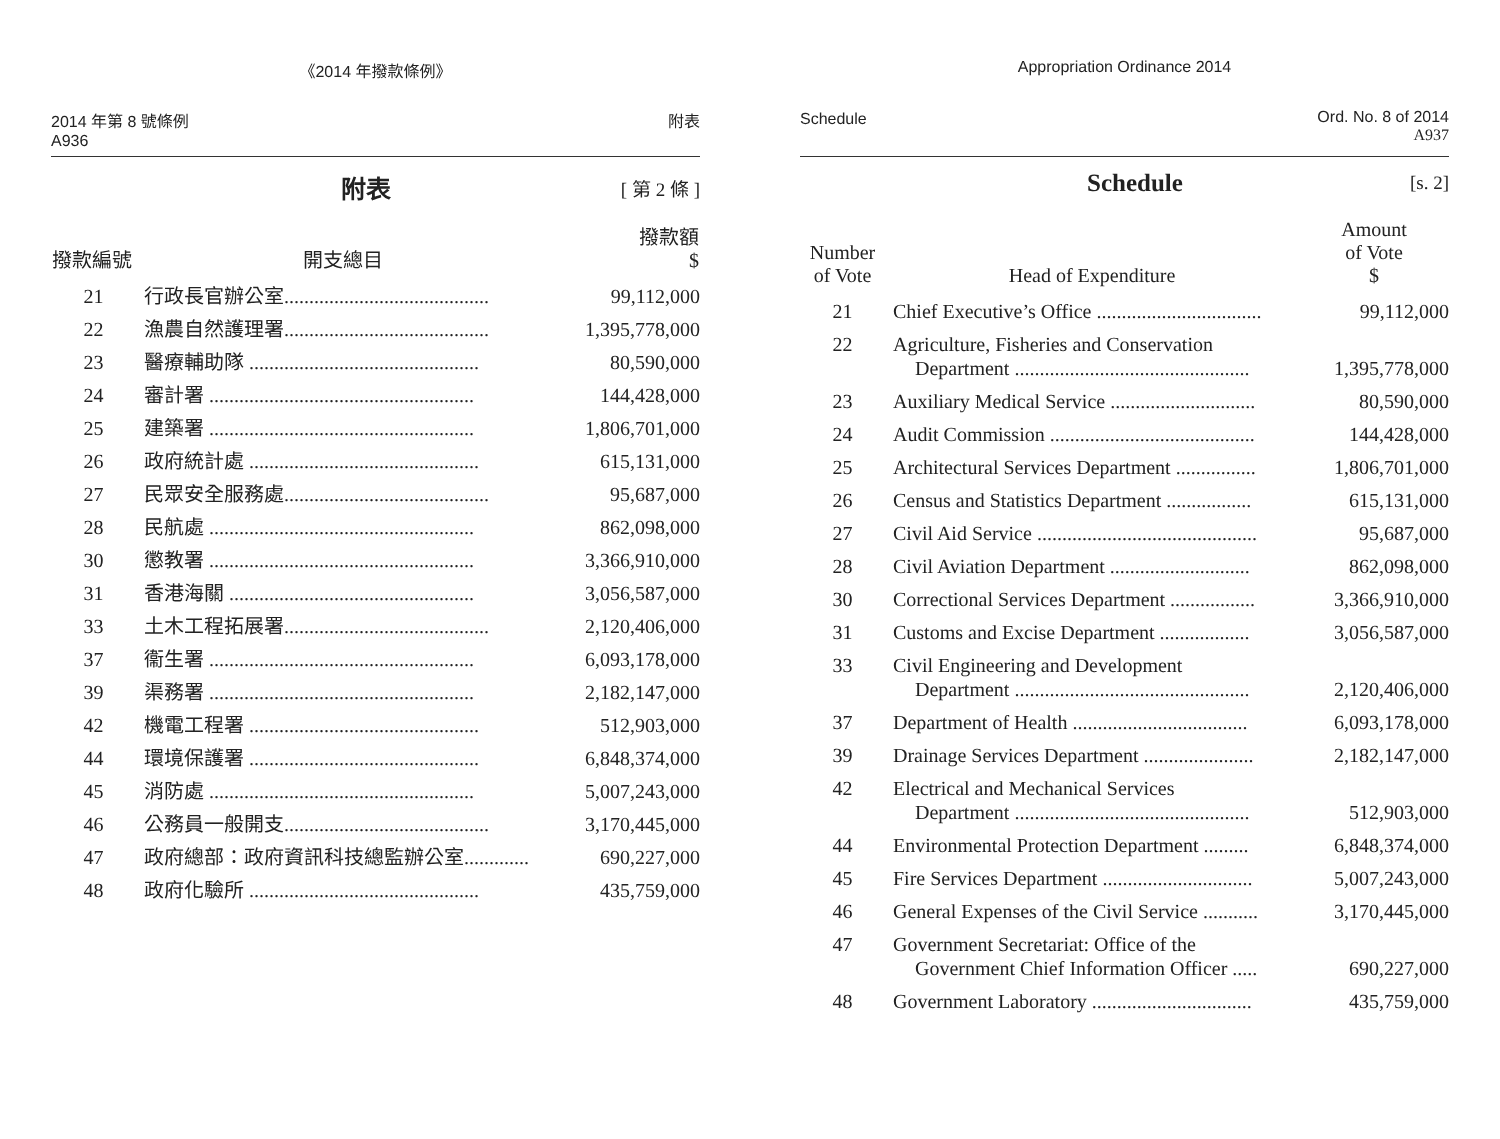《2014 年撥款條例》
2014 年第 8 號條例
A936
附表
附表
[ 第 2 條 ]
| 撥款編號 | 開支總目 | 撥款額 $ |
| --- | --- | --- |
| 21 | 行政長官辦公室......................................... | 99,112,000 |
| 22 | 漁農自然護理署......................................... | 1,395,778,000 |
| 23 | 醫療輔助隊 .............................................. | 80,590,000 |
| 24 | 審計署 ..................................................... | 144,428,000 |
| 25 | 建築署 ..................................................... | 1,806,701,000 |
| 26 | 政府統計處 .............................................. | 615,131,000 |
| 27 | 民眾安全服務處......................................... | 95,687,000 |
| 28 | 民航處 ..................................................... | 862,098,000 |
| 30 | 懲教署 ..................................................... | 3,366,910,000 |
| 31 | 香港海關 ................................................. | 3,056,587,000 |
| 33 | 土木工程拓展署......................................... | 2,120,406,000 |
| 37 | 衞生署 ..................................................... | 6,093,178,000 |
| 39 | 渠務署 ..................................................... | 2,182,147,000 |
| 42 | 機電工程署 .............................................. | 512,903,000 |
| 44 | 環境保護署 .............................................. | 6,848,374,000 |
| 45 | 消防處 ..................................................... | 5,007,243,000 |
| 46 | 公務員一般開支......................................... | 3,170,445,000 |
| 47 | 政府總部：政府資訊科技總監辦公室............. | 690,227,000 |
| 48 | 政府化驗所 .............................................. | 435,759,000 |
Appropriation Ordinance 2014
Schedule Ord. No. 8 of 2014
A937
Schedule
[s. 2]
| Number of Vote | Head of Expenditure | Amount of Vote $ |
| --- | --- | --- |
| 21 | Chief Executive’s Office ................................. | 99,112,000 |
| 22 | Agriculture, Fisheries and Conservation Department ............................................... | 1,395,778,000 |
| 23 | Auxiliary Medical Service ............................. | 80,590,000 |
| 24 | Audit Commission ......................................... | 144,428,000 |
| 25 | Architectural Services Department ................ | 1,806,701,000 |
| 26 | Census and Statistics Department ................. | 615,131,000 |
| 27 | Civil Aid Service ............................................ | 95,687,000 |
| 28 | Civil Aviation Department ............................ | 862,098,000 |
| 30 | Correctional Services Department ................. | 3,366,910,000 |
| 31 | Customs and Excise Department .................. | 3,056,587,000 |
| 33 | Civil Engineering and Development Department ............................................... | 2,120,406,000 |
| 37 | Department of Health ................................... | 6,093,178,000 |
| 39 | Drainage Services Department ...................... | 2,182,147,000 |
| 42 | Electrical and Mechanical Services Department ............................................... | 512,903,000 |
| 44 | Environmental Protection Department ......... | 6,848,374,000 |
| 45 | Fire Services Department .............................. | 5,007,243,000 |
| 46 | General Expenses of the Civil Service ........... | 3,170,445,000 |
| 47 | Government Secretariat: Office of the Government Chief Information Officer ..... | 690,227,000 |
| 48 | Government Laboratory ................................ | 435,759,000 |